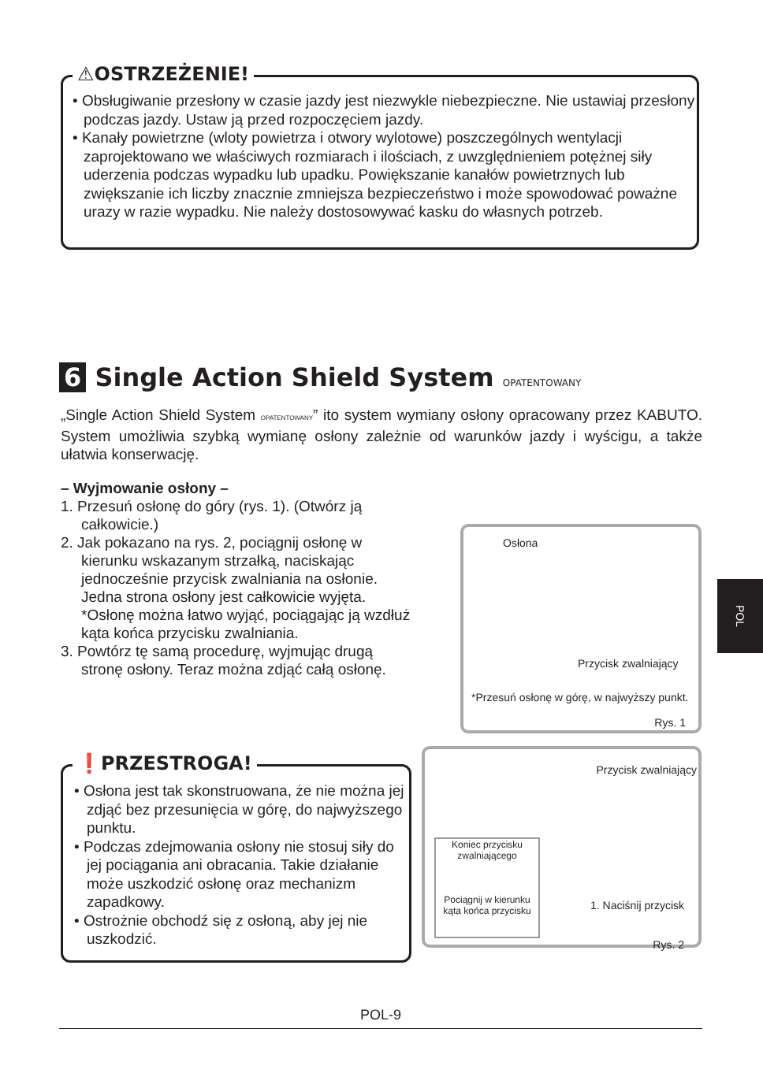⚠OSTRZEŻENIE!
• Obsługiwanie przesłony w czasie jazdy jest niezwykle niebezpieczne. Nie ustawiaj przesłony podczas jazdy. Ustaw ją przed rozpoczęciem jazdy.
• Kanały powietrzne (wloty powietrza i otwory wylotowe) poszczególnych wentylacji zaprojektowano we właściwych rozmiarach i ilościach, z uwzględnieniem potężnej siły uderzenia podczas wypadku lub upadku. Powiększanie kanałów powietrznych lub zwiększanie ich liczby znacznie zmniejsza bezpieczeństwo i może spowodować poważne urazy w razie wypadku. Nie należy dostosowywać kasku do własnych potrzeb.
6 Single Action Shield System OPATENTOWANY
„Single Action Shield System OPATENTOWANY” ito system wymiany osłony opracowany przez KABUTO. System umożliwia szybką wymianę osłony zależnie od warunków jazdy i wyścigu, a także ułatwia konserwację.
– Wyjmowanie osłony –
1. Przesuń osłonę do góry (rys. 1). (Otwórz ją całkowicie.)
2. Jak pokazano na rys. 2, pociągnij osłonę w kierunku wskazanym strzałką, naciskając jednocześnie przycisk zwalniania na osłonie. Jedna strona osłony jest całkowicie wyjęta. *Osłonę można łatwo wyjąć, pociągając ją wzdłuż kąta końca przycisku zwalniania.
3. Powtórz tę samą procedurę, wyjmując drugą stronę osłony. Teraz można zdjąć całą osłonę.
Osłona
Przycisk zwalniający
*Przesuń osłonę w górę, w najwyższy punkt.
Rys. 1
Przycisk zwalniający
Koniec przycisku zwalniającego
Pociągnij w kierunku kąta końca przycisku
1. Naciśnij przycisk
Rys. 2
❗PRZESTROGA!
• Osłona jest tak skonstruowana, że nie można jej zdjąć bez przesunięcia w górę, do najwyższego punktu.
• Podczas zdejmowania osłony nie stosuj siły do jej pociągania ani obracania. Takie działanie może uszkodzić osłonę oraz mechanizm zapadkowy.
• Ostrożnie obchodź się z osłoną, aby jej nie uszkodzić.
POL
POL-9